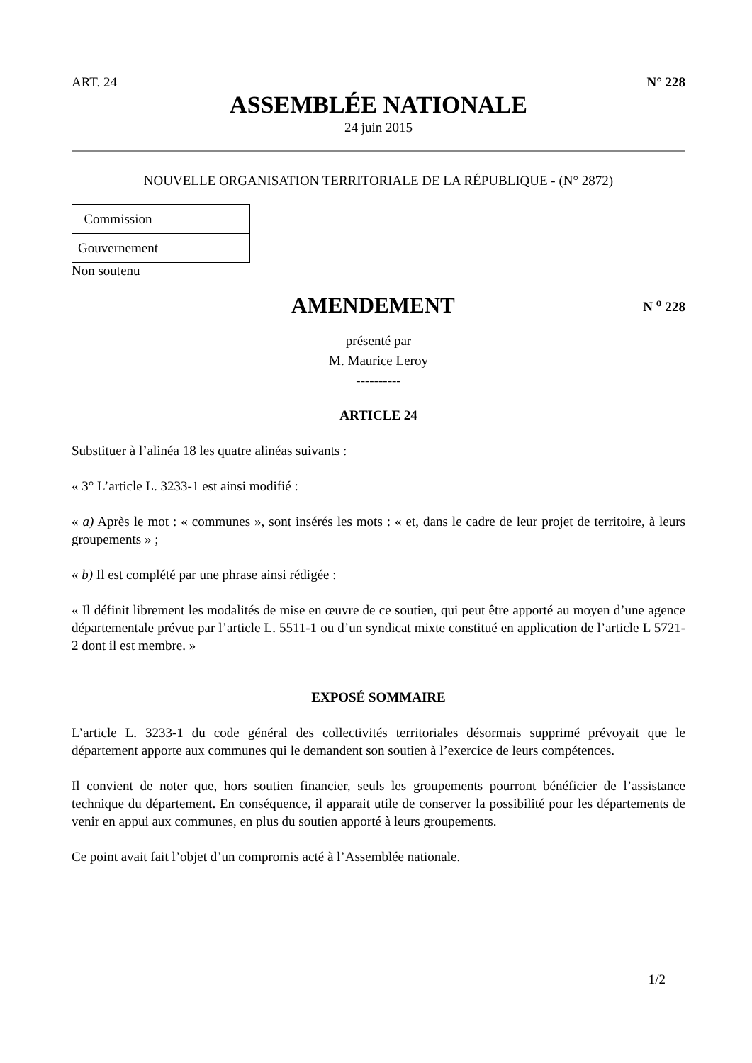ART. 24 N° 228
ASSEMBLÉE NATIONALE
24 juin 2015
NOUVELLE ORGANISATION TERRITORIALE DE LA RÉPUBLIQUE - (N° 2872)
| Commission | |
| Gouvernement | |
Non soutenu
AMENDEMENT
N <sup>o</sup> 228
présenté par
M. Maurice Leroy
----------
ARTICLE 24
Substituer à l’alinéa 18 les quatre alinéas suivants :
« 3° L’article L. 3233-1 est ainsi modifié :
« a) Après le mot : « communes », sont insérés les mots : « et, dans le cadre de leur projet de territoire, à leurs groupements » ;
« b) Il est complété par une phrase ainsi rédigée :
« Il définit librement les modalités de mise en œuvre de ce soutien, qui peut être apporté au moyen d’une agence départementale prévue par l’article L. 5511-1 ou d’un syndicat mixte constitué en application de l’article L 5721-2 dont il est membre. »
EXPOSÉ SOMMAIRE
L’article L. 3233-1 du code général des collectivités territoriales désormais supprimé prévoyait que le département apporte aux communes qui le demandent son soutien à l’exercice de leurs compétences.
Il convient de noter que, hors soutien financier, seuls les groupements pourront bénéficier de l’assistance technique du département. En conséquence, il apparait utile de conserver la possibilité pour les départements de venir en appui aux communes, en plus du soutien apporté à leurs groupements.
Ce point avait fait l’objet d’un compromis acté à l’Assemblée nationale.
1/2